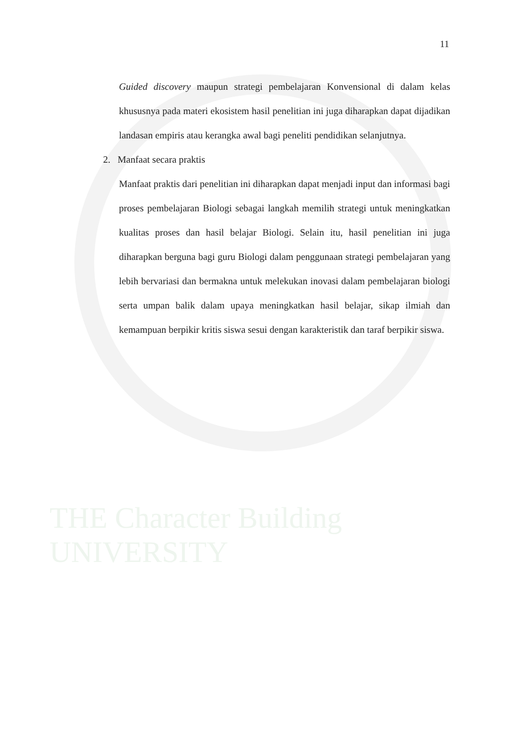THE Character Building UNIVERSITY
11
Guided discovery maupun strategi pembelajaran Konvensional di dalam kelas khususnya pada materi ekosistem hasil penelitian ini juga diharapkan dapat dijadikan landasan empiris atau kerangka awal bagi peneliti pendidikan selanjutnya.
2. Manfaat secara praktis
Manfaat praktis dari penelitian ini diharapkan dapat menjadi input dan informasi bagi proses pembelajaran Biologi sebagai langkah memilih strategi untuk meningkatkan kualitas proses dan hasil belajar Biologi. Selain itu, hasil penelitian ini juga diharapkan berguna bagi guru Biologi dalam penggunaan strategi pembelajaran yang lebih bervariasi dan bermakna untuk melekukan inovasi dalam pembelajaran biologi serta umpan balik dalam upaya meningkatkan hasil belajar, sikap ilmiah dan kemampuan berpikir kritis siswa sesui dengan karakteristik dan taraf berpikir siswa.